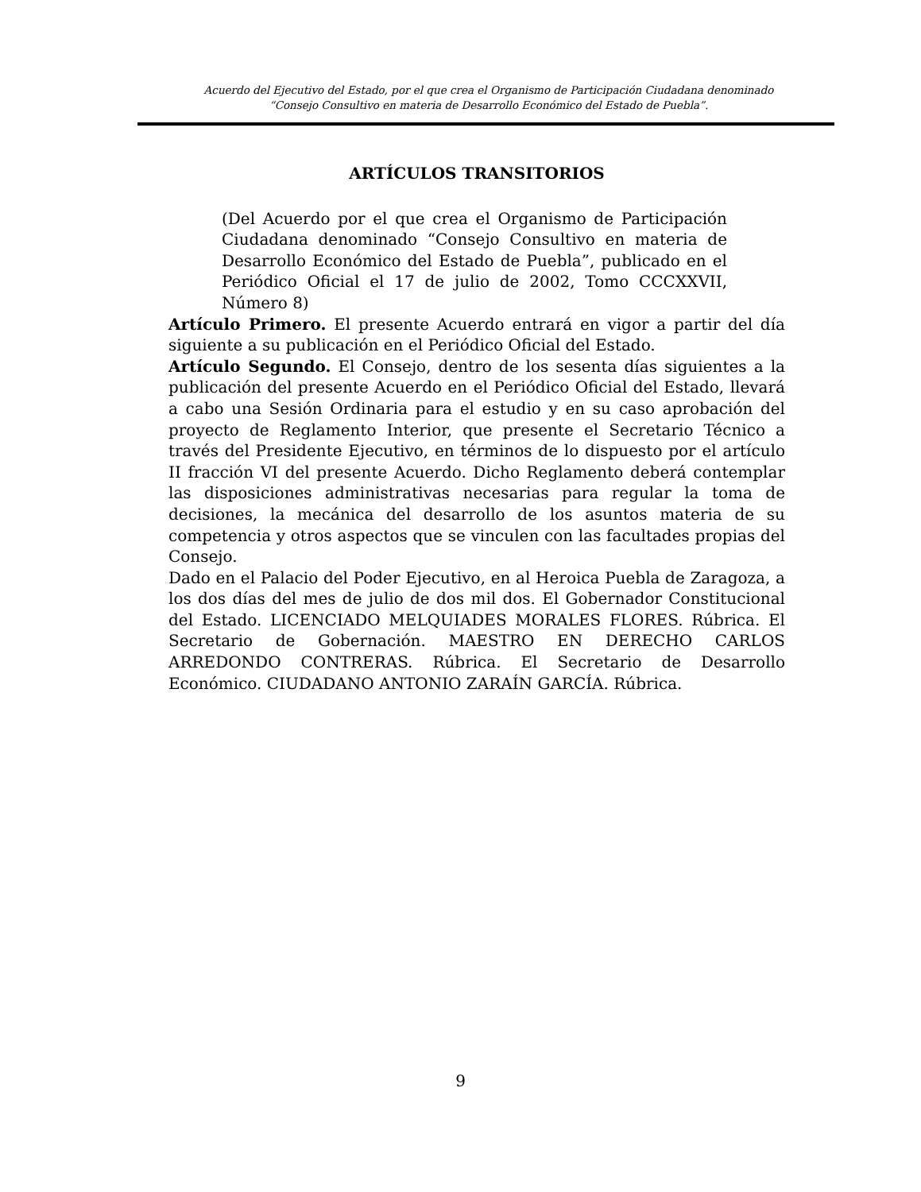Acuerdo del Ejecutivo del Estado, por el que crea el Organismo de Participación Ciudadana denominado
“Consejo Consultivo en materia de Desarrollo Económico del Estado de Puebla”.
ARTÍCULOS TRANSITORIOS
(Del Acuerdo por el que crea el Organismo de Participación Ciudadana denominado “Consejo Consultivo en materia de Desarrollo Económico del Estado de Puebla”, publicado en el Periódico Oficial el 17 de julio de 2002, Tomo CCCXXVII, Número 8)
Artículo Primero. El presente Acuerdo entrará en vigor a partir del día siguiente a su publicación en el Periódico Oficial del Estado.
Artículo Segundo. El Consejo, dentro de los sesenta días siguientes a la publicación del presente Acuerdo en el Periódico Oficial del Estado, llevará a cabo una Sesión Ordinaria para el estudio y en su caso aprobación del proyecto de Reglamento Interior, que presente el Secretario Técnico a través del Presidente Ejecutivo, en términos de lo dispuesto por el artículo II fracción VI del presente Acuerdo. Dicho Reglamento deberá contemplar las disposiciones administrativas necesarias para regular la toma de decisiones, la mecánica del desarrollo de los asuntos materia de su competencia y otros aspectos que se vinculen con las facultades propias del Consejo.
Dado en el Palacio del Poder Ejecutivo, en al Heroica Puebla de Zaragoza, a los dos días del mes de julio de dos mil dos. El Gobernador Constitucional del Estado. LICENCIADO MELQUIADES MORALES FLORES. Rúbrica. El Secretario de Gobernación. MAESTRO EN DERECHO CARLOS ARREDONDO CONTRERAS. Rúbrica. El Secretario de Desarrollo Económico. CIUDADANO ANTONIO ZARAÍN GARCÍA. Rúbrica.
9